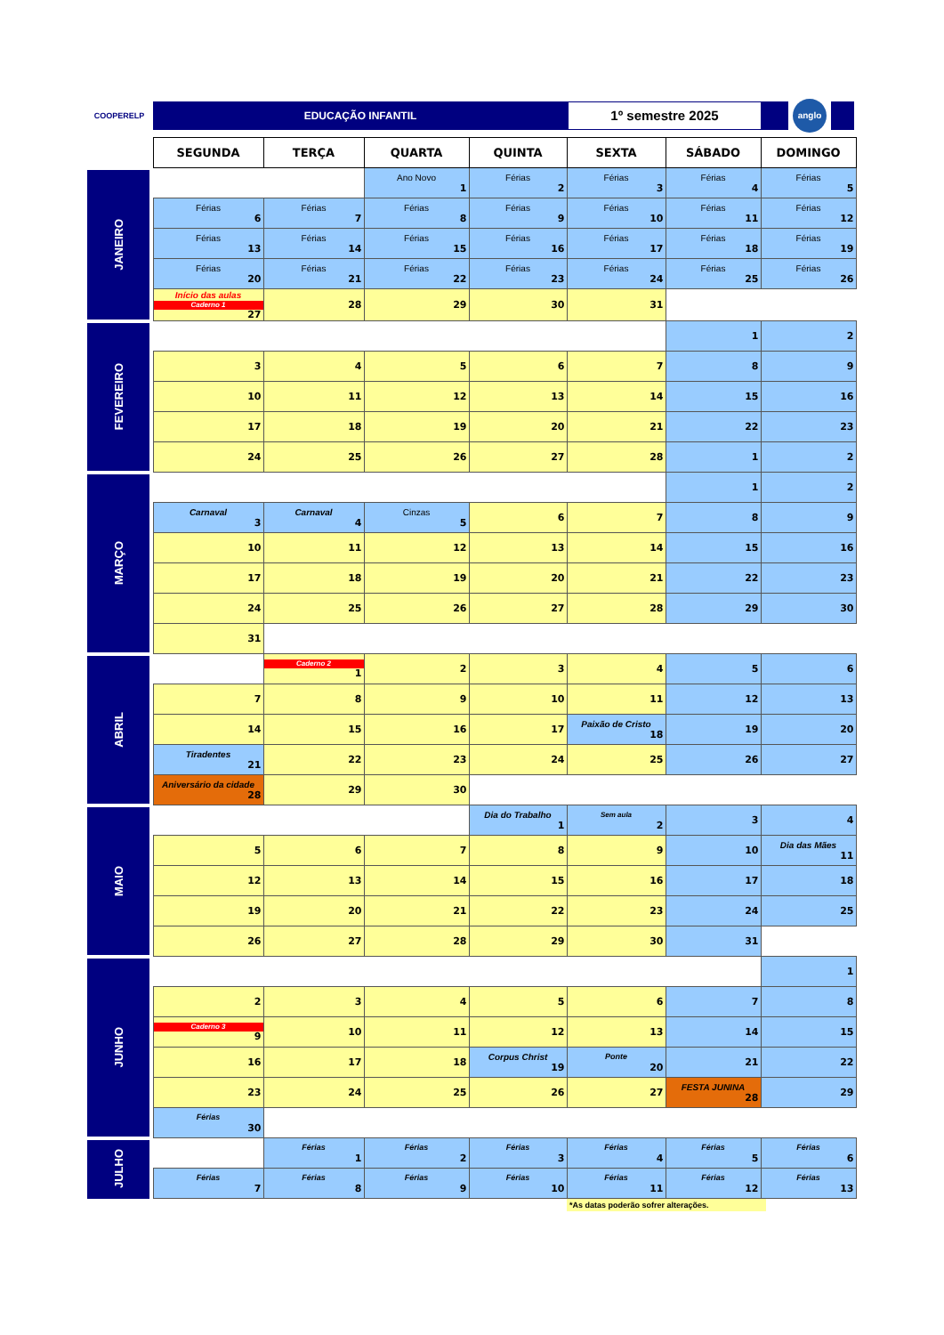COOPERELP
EDUCAÇÃO INFANTIL
1º semestre 2025
anglo
| | | SEGUNDA | TERÇA | QUARTA | QUINTA | SEXTA | SÁBADO | DOMINGO |
| --- | --- | --- | --- | --- | --- | --- | --- | --- |
| JANEIRO | | | | Ano Novo 1 | Férias 2 | Férias 3 | Férias 4 | Férias 5 |
| | | Férias 6 | Férias 7 | Férias 8 | Férias 9 | Férias 10 | Férias 11 | Férias 12 |
| | | Férias 13 | Férias 14 | Férias 15 | Férias 16 | Férias 17 | Férias 18 | Férias 19 |
| | | Férias 20 | Férias 21 | Férias 22 | Férias 23 | Férias 24 | Férias 25 | Férias 26 |
| | | Início das aulas Caderno 1 27 | 28 | 29 | 30 | 31 | | |
| FEVEREIRO | | | | | | | 1 | 2 |
| | | 3 | 4 | 5 | 6 | 7 | 8 | 9 |
| | | 10 | 11 | 12 | 13 | 14 | 15 | 16 |
| | | 17 | 18 | 19 | 20 | 21 | 22 | 23 |
| | | 24 | 25 | 26 | 27 | 28 | 1 | 2 |
| MARÇO | | | | | | | 1 | 2 |
| | | Carnaval 3 | Carnaval 4 | Cinzas 5 | 6 | 7 | 8 | 9 |
| | | 10 | 11 | 12 | 13 | 14 | 15 | 16 |
| | | 17 | 18 | 19 | 20 | 21 | 22 | 23 |
| | | 24 | 25 | 26 | 27 | 28 | 29 | 30 |
| | | 31 | | | | | | |
| ABRIL | | | Caderno 2 1 | 2 | 3 | 4 | 5 | 6 |
| | | 7 | 8 | 9 | 10 | 11 | 12 | 13 |
| | | 14 | 15 | 16 | 17 | Paixão de Cristo 18 | 19 | 20 |
| | | Tiradentes 21 | 22 | 23 | 24 | 25 | 26 | 27 |
| | | Aniversário da cidade 28 | 29 | 30 | | | | |
| MAIO | | | | | Dia do Trabalho 1 | Sem aula 2 | 3 | 4 |
| | | 5 | 6 | 7 | 8 | 9 | 10 | Dia das Mães 11 |
| | | 12 | 13 | 14 | 15 | 16 | 17 | 18 |
| | | 19 | 20 | 21 | 22 | 23 | 24 | 25 |
| | | 26 | 27 | 28 | 29 | 30 | 31 | |
| JUNHO | | | | | | | | 1 |
| | | 2 | 3 | 4 | 5 | 6 | 7 | 8 |
| | | Caderno 3 9 | 10 | 11 | 12 | 13 | 14 | 15 |
| | | 16 | 17 | 18 | Corpus Christ 19 | Ponte 20 | 21 | 22 |
| | | 23 | 24 | 25 | 26 | 27 | FESTA JUNINA 28 | 29 |
| | | Férias 30 | | | | | | |
| JULHO | | | Férias 1 | Férias 2 | Férias 3 | Férias 4 | Férias 5 | Férias 6 |
| | | Férias 7 | Férias 8 | Férias 9 | Férias 10 | Férias 11 | Férias 12 | Férias 13 |
*As datas poderão sofrer alterações.